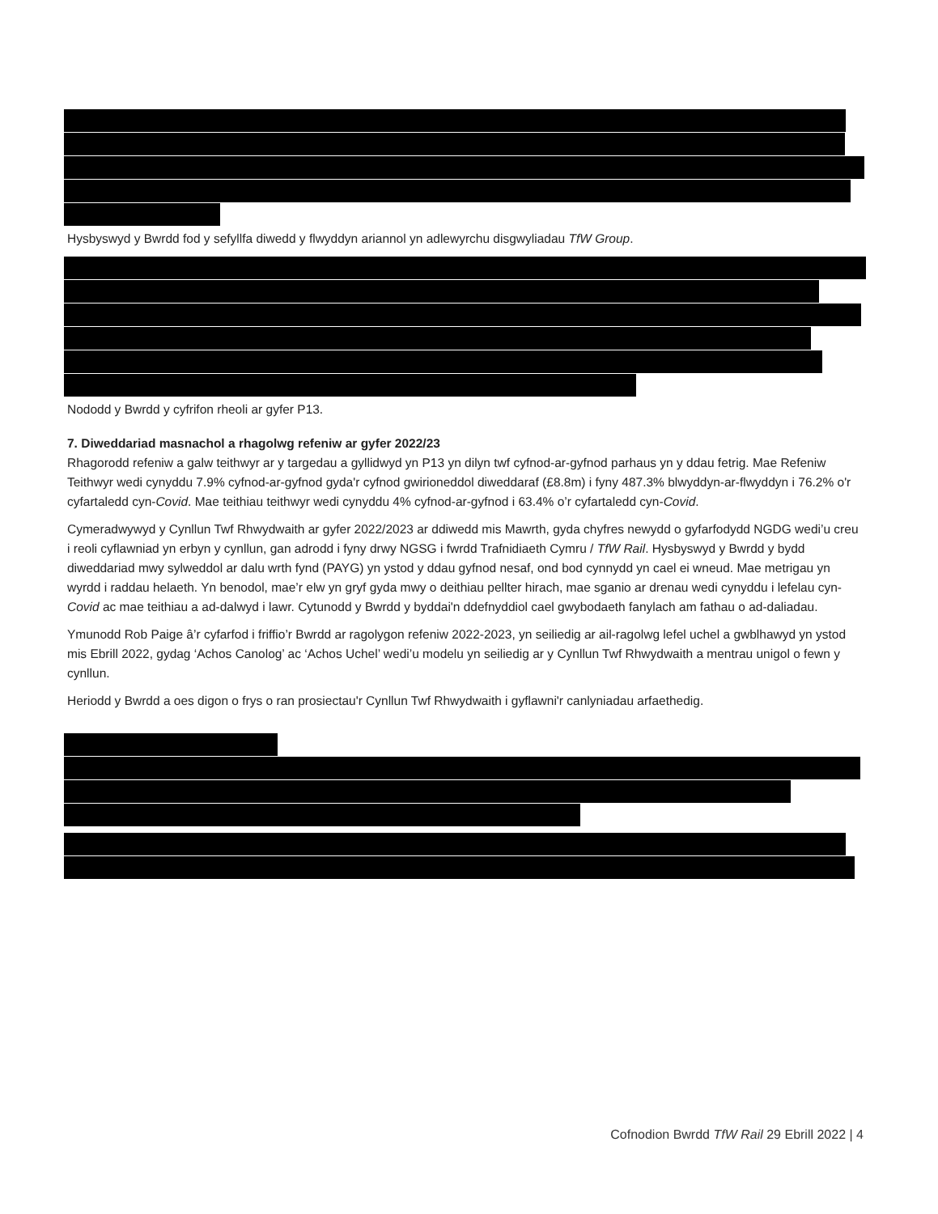Hysbyswyd y Bwrdd fod y sefyllfa diwedd y flwyddyn ariannol yn adlewyrchu disgwyliadau TfW Group.
Nododd y Bwrdd y cyfrifon rheoli ar gyfer P13.
7. Diweddariad masnachol a rhagolwg refeniw ar gyfer 2022/23
Rhagorodd refeniw a galw teithwyr ar y targedau a gyllidwyd yn P13 yn dilyn twf cyfnod-ar-gyfnod parhaus yn y ddau fetrig. Mae Refeniw Teithwyr wedi cynyddu 7.9% cyfnod-ar-gyfnod gyda'r cyfnod gwirioneddol diweddaraf (£8.8m) i fyny 487.3% blwyddyn-ar-flwyddyn i 76.2% o'r cyfartaledd cyn-Covid. Mae teithiau teithwyr wedi cynyddu 4% cyfnod-ar-gyfnod i 63.4% o’r cyfartaledd cyn-Covid.
Cymeradwywyd y Cynllun Twf Rhwydwaith ar gyfer 2022/2023 ar ddiwedd mis Mawrth, gyda chyfres newydd o gyfarfodydd NGDG wedi’u creu i reoli cyflawniad yn erbyn y cynllun, gan adrodd i fyny drwy NGSG i fwrdd Trafnidiaeth Cymru / TfW Rail. Hysbyswyd y Bwrdd y bydd diweddariad mwy sylweddol ar dalu wrth fynd (PAYG) yn ystod y ddau gyfnod nesaf, ond bod cynnydd yn cael ei wneud. Mae metrigau yn wyrdd i raddau helaeth. Yn benodol, mae’r elw yn gryf gyda mwy o deithiau pellter hirach, mae sganio ar drenau wedi cynyddu i lefelau cyn-Covid ac mae teithiau a ad-dalwyd i lawr. Cytunodd y Bwrdd y byddai'n ddefnyddiol cael gwybodaeth fanylach am fathau o ad-daliadau.
Ymunodd Rob Paige â’r cyfarfod i friffio’r Bwrdd ar ragolygon refeniw 2022-2023, yn seiliedig ar ail-ragolwg lefel uchel a gwblhawyd yn ystod mis Ebrill 2022, gydag ‘Achos Canolog’ ac ‘Achos Uchel’ wedi’u modelu yn seiliedig ar y Cynllun Twf Rhwydwaith a mentrau unigol o fewn y cynllun.
Heriodd y Bwrdd a oes digon o frys o ran prosiectau'r Cynllun Twf Rhwydwaith i gyflawni'r canlyniadau arfaethedig.
Cofnodion Bwrdd TfW Rail 29 Ebrill 2022 | 4